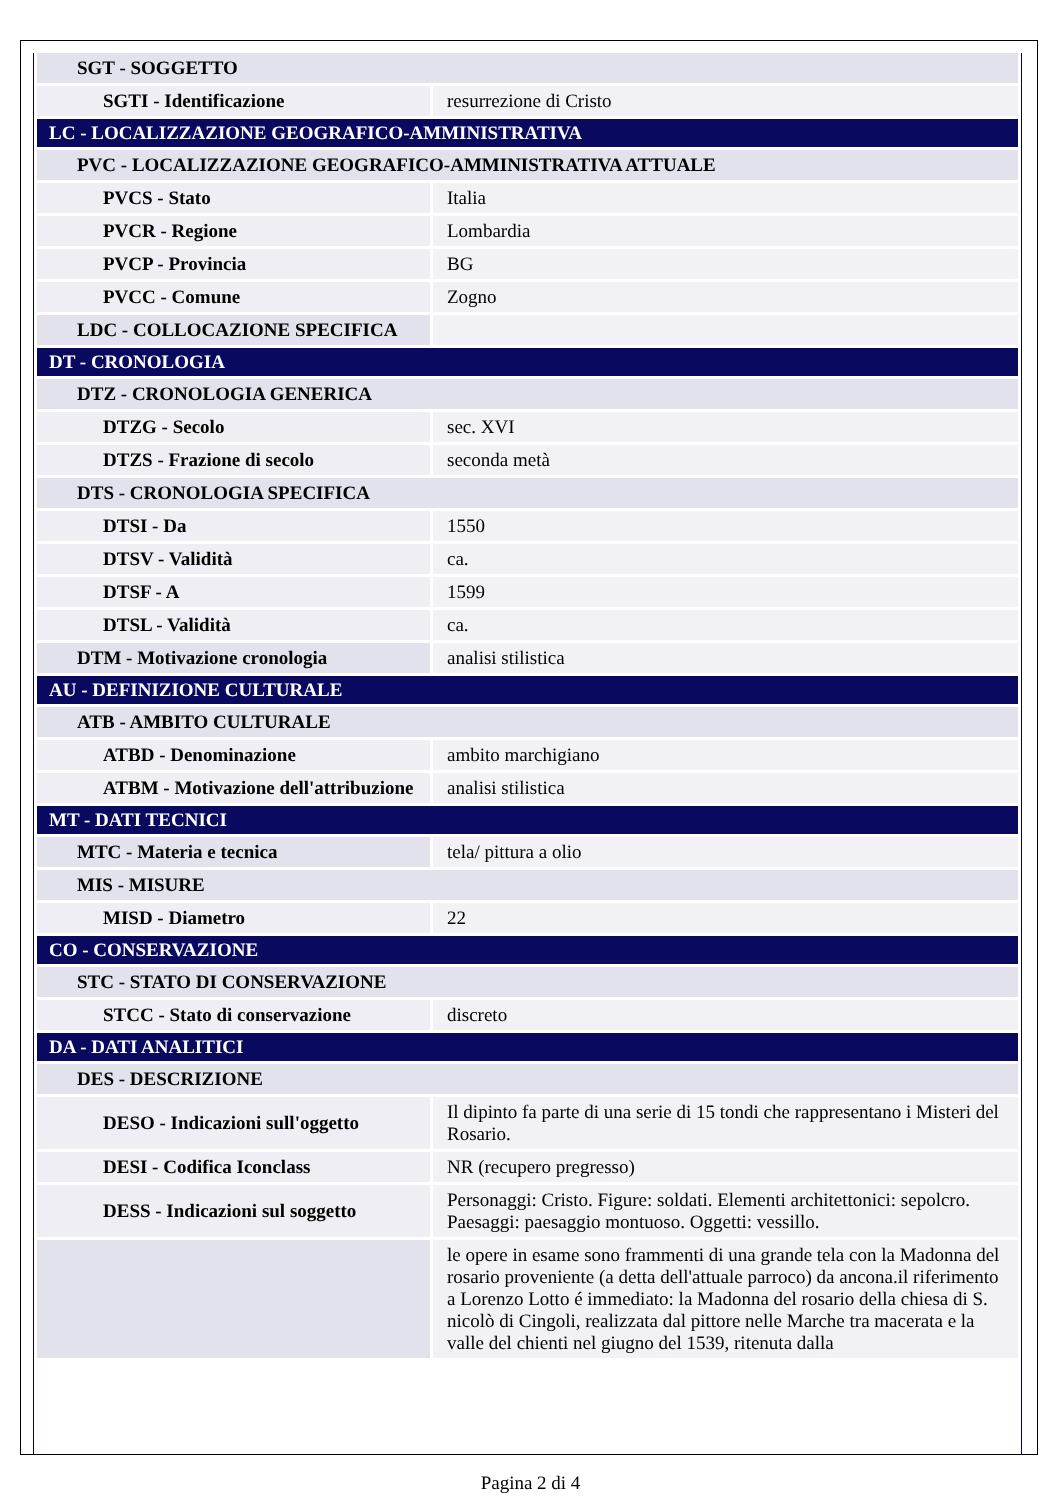| SGT - SOGGETTO | |
| SGTI - Identificazione | resurrezione di Cristo |
| LC - LOCALIZZAZIONE GEOGRAFICO-AMMINISTRATIVA | |
| PVC - LOCALIZZAZIONE GEOGRAFICO-AMMINISTRATIVA ATTUALE | |
| PVCS - Stato | Italia |
| PVCR - Regione | Lombardia |
| PVCP - Provincia | BG |
| PVCC - Comune | Zogno |
| LDC - COLLOCAZIONE SPECIFICA | |
| DT - CRONOLOGIA | |
| DTZ - CRONOLOGIA GENERICA | |
| DTZG - Secolo | sec. XVI |
| DTZS - Frazione di secolo | seconda metà |
| DTS - CRONOLOGIA SPECIFICA | |
| DTSI - Da | 1550 |
| DTSV - Validità | ca. |
| DTSF - A | 1599 |
| DTSL - Validità | ca. |
| DTM - Motivazione cronologia | analisi stilistica |
| AU - DEFINIZIONE CULTURALE | |
| ATB - AMBITO CULTURALE | |
| ATBD - Denominazione | ambito marchigiano |
| ATBM - Motivazione dell'attribuzione | analisi stilistica |
| MT - DATI TECNICI | |
| MTC - Materia e tecnica | tela/ pittura a olio |
| MIS - MISURE | |
| MISD - Diametro | 22 |
| CO - CONSERVAZIONE | |
| STC - STATO DI CONSERVAZIONE | |
| STCC - Stato di conservazione | discreto |
| DA - DATI ANALITICI | |
| DES - DESCRIZIONE | |
| DESO - Indicazioni sull'oggetto | Il dipinto fa parte di una serie di 15 tondi che rappresentano i Misteri del Rosario. |
| DESI - Codifica Iconclass | NR (recupero pregresso) |
| DESS - Indicazioni sul soggetto | Personaggi: Cristo. Figure: soldati. Elementi architettonici: sepolcro. Paesaggi: paesaggio montuoso. Oggetti: vessillo. |
| | le opere in esame sono frammenti di una grande tela con la Madonna del rosario proveniente (a detta dell'attuale parroco) da ancona.il riferimento a Lorenzo Lotto é immediato: la Madonna del rosario della chiesa di S. nicolò di Cingoli, realizzata dal pittore nelle Marche tra macerata e la valle del chienti nel giugno del 1539, ritenuta dalla |
Pagina 2 di 4